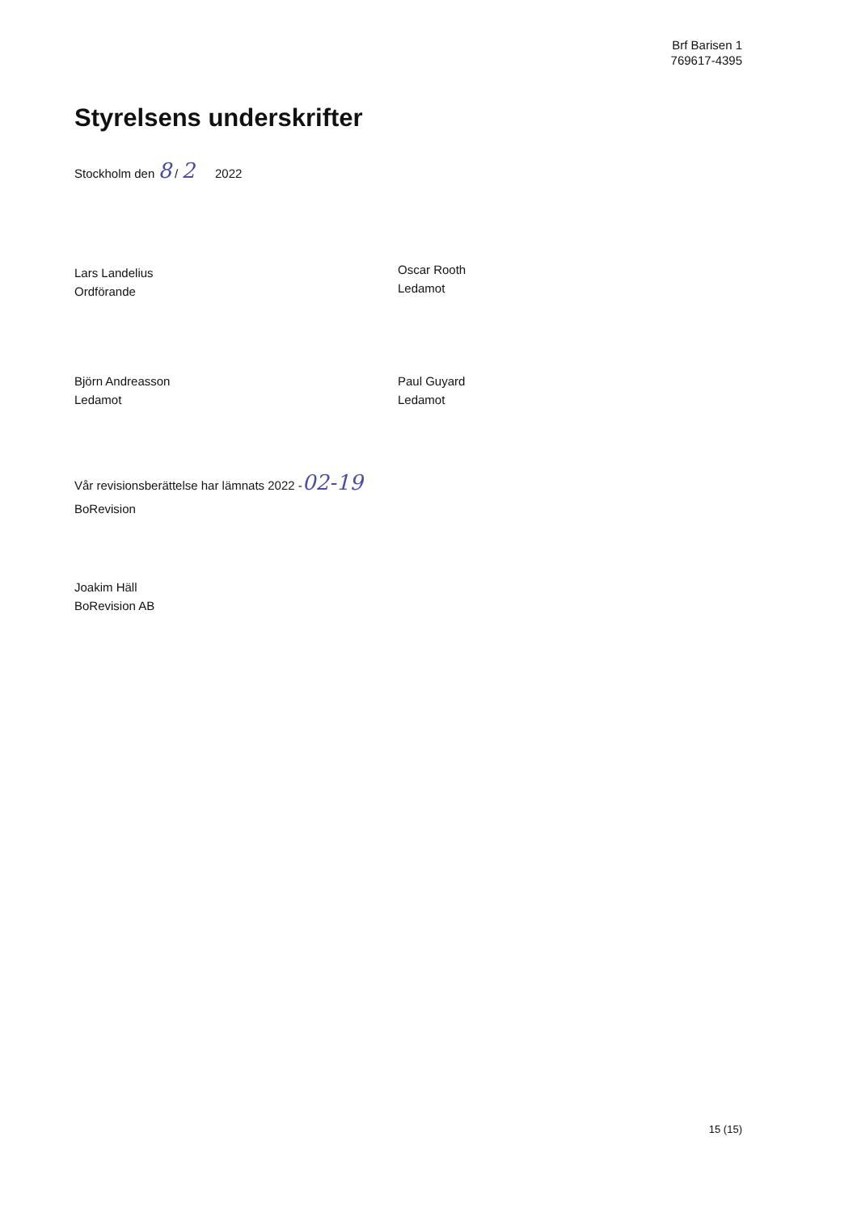Brf Barisen 1
769617-4395
Styrelsens underskrifter
Stockholm den 8 / 2 2022
Lars Landelius
Ordförande
Oscar Rooth
Ledamot
Björn Andreasson
Ledamot
Paul Guyard
Ledamot
Vår revisionsberättelse har lämnats 2022 -02-19
BoRevision
Joakim Häll
BoRevision AB
15 (15)